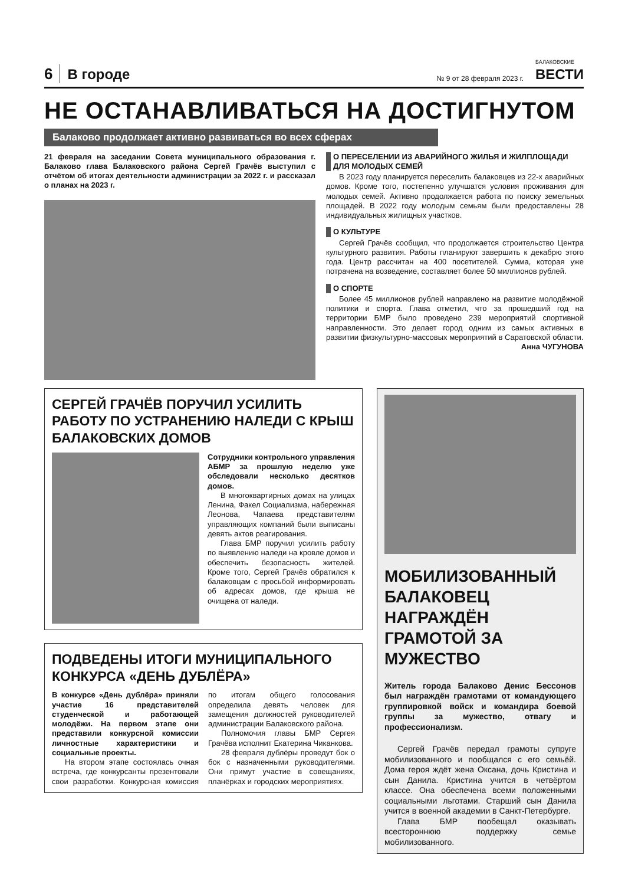6 В городе № 9 от 28 февраля 2023 г. БАЛАКОВСКИЕ
ВЕСТИ
НЕ ОСТАНАВЛИВАТЬСЯ НА ДОСТИГНУТОМ
Балаково продолжает активно развиваться во всех сферах
21 февраля на заседании Совета муниципального образования г. Балаково глава Балаковского района Сергей Грачёв выступил с отчётом об итогах деятельности администрации за 2022 г. и рассказал о планах на 2023 г.
О ПЕРЕСЕЛЕНИИ ИЗ АВАРИЙНОГО ЖИЛЬЯ И ЖИЛПЛОЩАДИ ДЛЯ МОЛОДЫХ СЕМЕЙ
В 2023 году планируется переселить балаковцев из 22-х аварийных домов. Кроме того, постепенно улучшатся условия проживания для молодых семей. Активно продолжается работа по поиску земельных площадей. В 2022 году молодым семьям были предоставлены 28 индивидуальных жилищных участков.
О КУЛЬТУРЕ
Сергей Грачёв сообщил, что продолжается строительство Центра культурного развития. Работы планируют завершить к декабрю этого года. Центр рассчитан на 400 посетителей. Сумма, которая уже потрачена на возведение, составляет более 50 миллионов рублей.
О СПОРТЕ
Более 45 миллионов рублей направлено на развитие молодёжной политики и спорта. Глава отметил, что за прошедший год на территории БМР было проведено 239 мероприятий спортивной направленности. Это делает город одним из самых активных в развитии физкультурно-массовых мероприятий в Саратовской области.
Анна ЧУГУНОВА
СЕРГЕЙ ГРАЧЁВ ПОРУЧИЛ УСИЛИТЬ РАБОТУ ПО УСТРАНЕНИЮ НАЛЕДИ С КРЫШ БАЛАКОВСКИХ ДОМОВ
Сотрудники контрольного управления АБМР за прошлую неделю уже обследовали несколько десятков домов.
В многоквартирных домах на улицах Ленина, Факел Социализма, набережная Леонова, Чапаева представителям управляющих компаний были выписаны девять актов реагирования.
Глава БМР поручил усилить работу по выявлению наледи на кровле домов и обеспечить безопасность жителей. Кроме того, Сергей Грачёв обратился к балаковцам с просьбой информировать об адресах домов, где крыша не очищена от наледи.
ПОДВЕДЕНЫ ИТОГИ МУНИЦИПАЛЬНОГО КОНКУРСА «ДЕНЬ ДУБЛЁРА»
В конкурсе «День дублёра» приняли участие 16 представителей студенческой и работающей молодёжи. На первом этапе они представили конкурсной комиссии личностные характеристики и социальные проекты.
На втором этапе состоялась очная встреча, где конкурсанты презентовали свои разработки. Конкурсная комиссия по итогам общего голосования определила девять человек для замещения должностей руководителей администрации Балаковского района.
Полномочия главы БМР Сергея Грачёва исполнит Екатерина Чиканкова.
28 февраля дублёры проведут бок о бок с назначенными руководителями. Они примут участие в совещаниях, планёрках и городских мероприятиях.
МОБИЛИЗОВАННЫЙ БАЛАКОВЕЦ НАГРАЖДЁН ГРАМОТОЙ ЗА МУЖЕСТВО
Житель города Балаково Денис Бессонов был награждён грамотами от командующего группировкой войск и командира боевой группы за мужество, отвагу и профессионализм.
Сергей Грачёв передал грамоты супруге мобилизованного и пообщался с его семьёй. Дома героя ждёт жена Оксана, дочь Кристина и сын Данила. Кристина учится в четвёртом классе. Она обеспечена всеми положенными социальными льготами. Старший сын Данила учится в военной академии в Санкт-Петербурге.
Глава БМР пообещал оказывать всестороннюю поддержку семье мобилизованного.